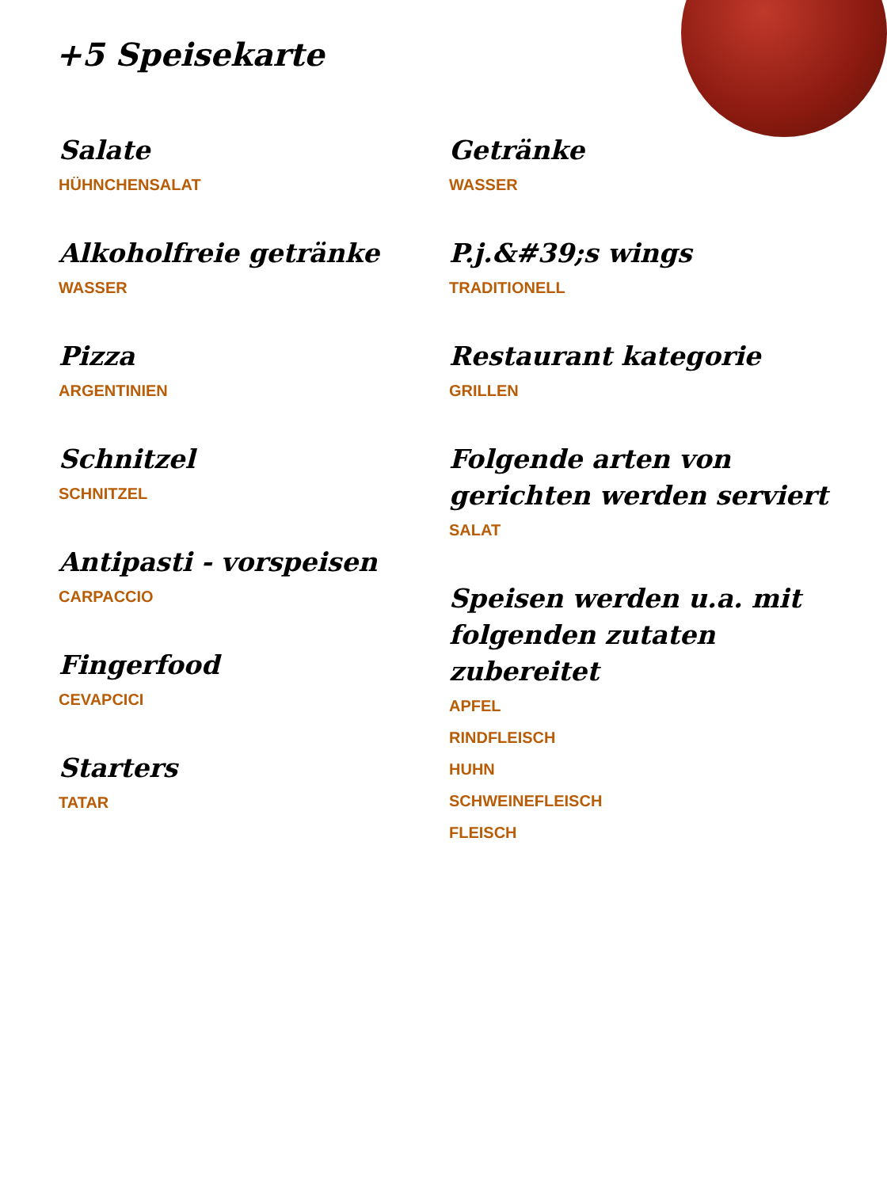+5 Speisekarte
Salate
HÜHNCHENSALAT
Alkoholfreie getränke
WASSER
Pizza
ARGENTINIEN
Schnitzel
SCHNITZEL
Antipasti - vorspeisen
CARPACCIO
Fingerfood
CEVAPCICI
Starters
TATAR
Getränke
WASSER
P.j.&#39;s wings
TRADITIONELL
Restaurant kategorie
GRILLEN
Folgende arten von gerichten werden serviert
SALAT
Speisen werden u.a. mit folgenden zutaten zubereitet
APFEL
RINDFLEISCH
HUHN
SCHWEINEFLEISCH
FLEISCH